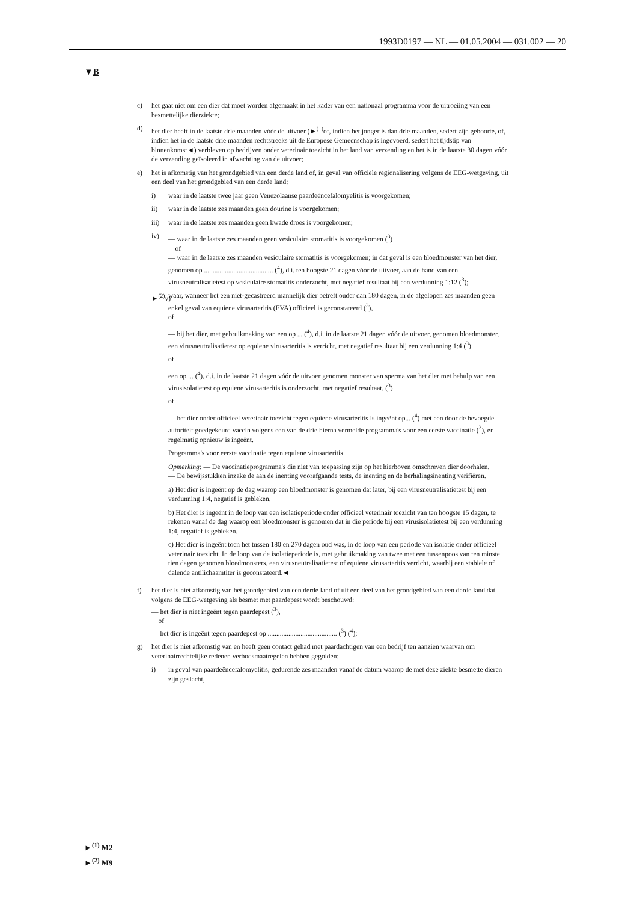1993D0197 — NL — 01.05.2004 — 031.002 — 20
▼B
c) het gaat niet om een dier dat moet worden afgemaakt in het kader van een nationaal programma voor de uitroeiing van een besmettelijke dierziekte;
d) het dier heeft in de laatste drie maanden vóór de uitvoer (►<sup>(1)</sup>of, indien het jonger is dan drie maanden, sedert zijn geboorte, of, indien het in de laatste drie maanden rechtstreeks uit de Europese Gemeenschap is ingevoerd, sedert het tijdstip van binnenkomst◄) verbleven op bedrijven onder veterinair toezicht in het land van verzending en het is in de laatste 30 dagen vóór de verzending geïsoleerd in afwachting van de uitvoer;
e) het is afkomstig van het grondgebied van een derde land of, in geval van officiële regionalisering volgens de EEG-wetgeving, uit een deel van het grondgebied van een derde land:
i) waar in de laatste twee jaar geen Venezolaanse paardeëncefalomyelitis is voorgekomen;
ii) waar in de laatste zes maanden geen dourine is voorgekomen;
iii) waar in de laatste zes maanden geen kwade droes is voorgekomen;
iv) — waar in de laatste zes maanden geen vesiculaire stomatitis is voorgekomen (<sup>3</sup>)
of
— waar in de laatste zes maanden vesiculaire stomatitis is voorgekomen; in dat geval is een bloedmonster van het dier, genomen op ........................................ (<sup>4</sup>), d.i. ten hoogste 21 dagen vóór de uitvoer, aan de hand van een virusneutralisatietest op vesiculaire stomatitis onderzocht, met negatief resultaat bij een verdunning 1:12 (<sup>3</sup>);
►<sup>(2)</sup>v)
waar, wanneer het een niet-gecastreerd mannelijk dier betreft ouder dan 180 dagen, in de afgelopen zes maanden geen enkel geval van equiene virusarteritis (EVA) officieel is geconstateerd (<sup>3</sup>),
of
— bij het dier, met gebruikmaking van een op ... (<sup>4</sup>), d.i. in de laatste 21 dagen vóór de uitvoer, genomen bloedmonster, een virusneutralisatietest op equiene virusarteritis is verricht, met negatief resultaat bij een verdunning 1:4 (<sup>3</sup>)
of
een op ... (<sup>4</sup>), d.i. in de laatste 21 dagen vóór de uitvoer genomen monster van sperma van het dier met behulp van een virusisolatietest op equiene virusarteritis is onderzocht, met negatief resultaat, (<sup>3</sup>)
of
— het dier onder officieel veterinair toezicht tegen equiene virusarteritis is ingeënt op... (<sup>4</sup>) met een door de bevoegde autoriteit goedgekeurd vaccin volgens een van de drie hierna vermelde programma's voor een eerste vaccinatie (<sup>3</sup>), en regelmatig opnieuw is ingeënt.
Programma's voor eerste vaccinatie tegen equiene virusarteritis
Opmerking: — De vaccinatieprogramma's die niet van toepassing zijn op het hierboven omschreven dier doorhalen.
— De bewijsstukken inzake de aan de inenting voorafgaande tests, de inenting en de herhalingsinenting verifiëren.
a) Het dier is ingeënt op de dag waarop een bloedmonster is genomen dat later, bij een virusneutralisatietest bij een verdunning 1:4, negatief is gebleken.
b) Het dier is ingeënt in de loop van een isolatieperiode onder officieel veterinair toezicht van ten hoogste 15 dagen, te rekenen vanaf de dag waarop een bloedmonster is genomen dat in die periode bij een virusisolatietest bij een verdunning 1:4, negatief is gebleken.
c) Het dier is ingeënt toen het tussen 180 en 270 dagen oud was, in de loop van een periode van isolatie onder officieel veterinair toezicht. In de loop van de isolatieperiode is, met gebruikmaking van twee met een tussenpoos van ten minste tien dagen genomen bloedmonsters, een virusneutralisatietest of equiene virusarteritis verricht, waarbij een stabiele of dalende antilichaamtiter is geconstateerd.◄
f) het dier is niet afkomstig van het grondgebied van een derde land of uit een deel van het grondgebied van een derde land dat volgens de EEG-wetgeving als besmet met paardepest wordt beschouwd:
— het dier is niet ingeënt tegen paardepest (<sup>3</sup>),
of
— het dier is ingeënt tegen paardepest op ........................................ (<sup>3</sup>) (<sup>4</sup>);
g) het dier is niet afkomstig van en heeft geen contact gehad met paardachtigen van een bedrijf ten aanzien waarvan om veterinairrechtelijke redenen verbodsmaatregelen hebben gegolden:
i) in geval van paardeëncefalomyelitis, gedurende zes maanden vanaf de datum waarop de met deze ziekte besmette dieren zijn geslacht,
►<sup>(1)</sup> M2
►<sup>(2)</sup> M9